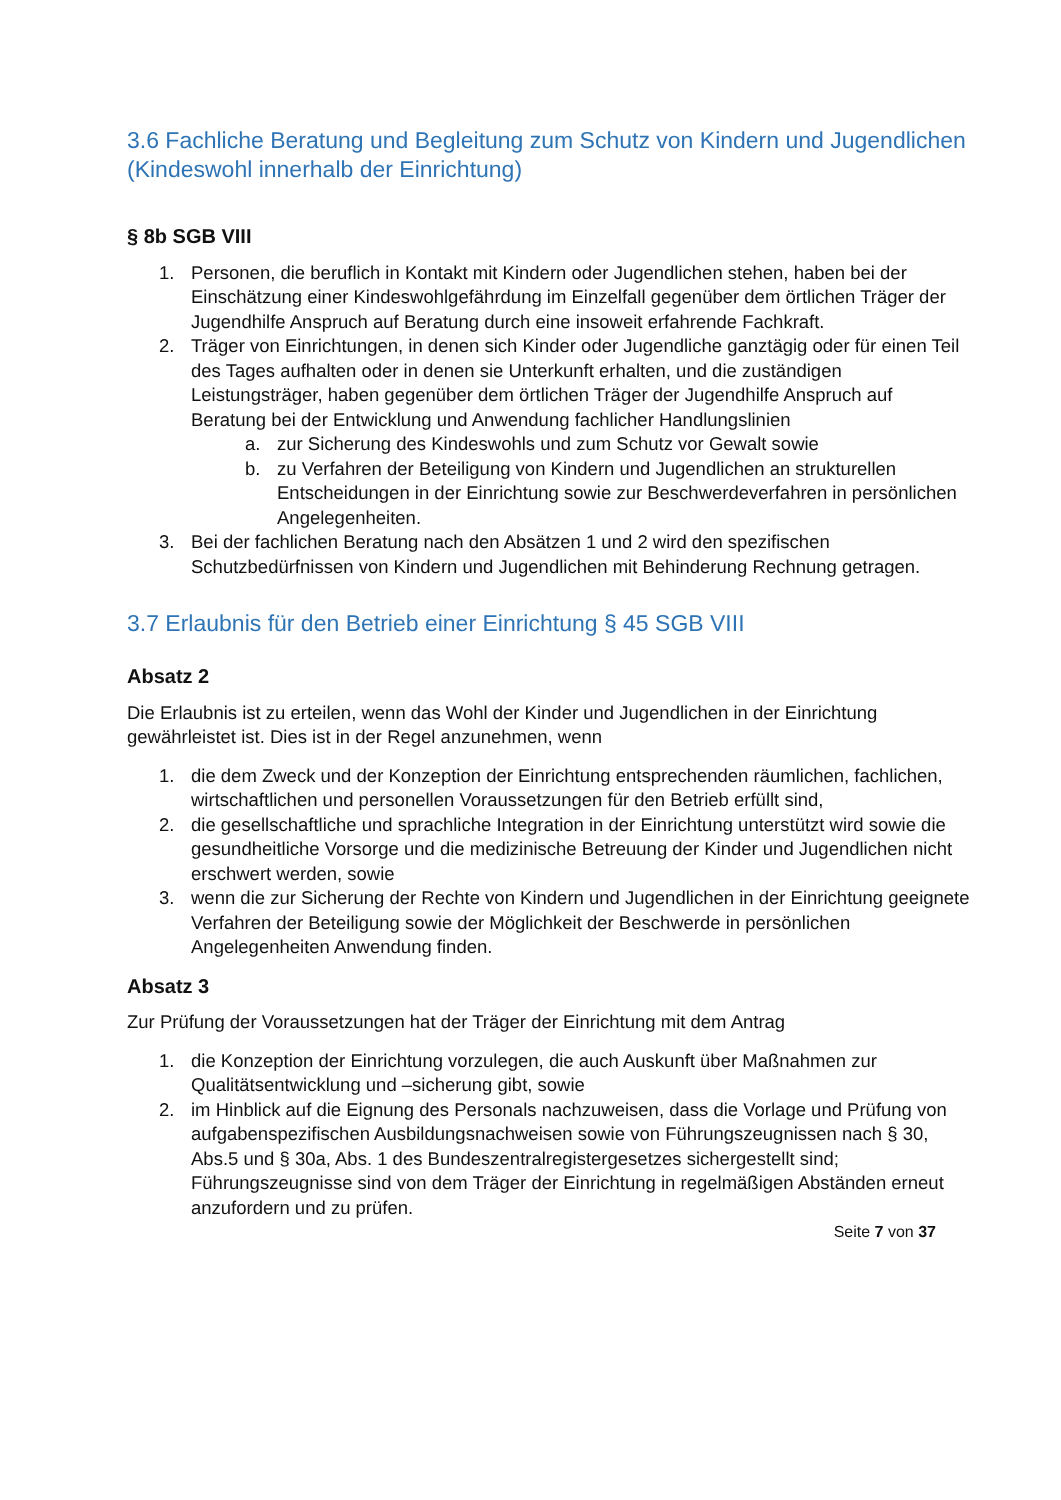3.6 Fachliche Beratung und Begleitung zum Schutz von Kindern und Jugendlichen (Kindeswohl innerhalb der Einrichtung)
§ 8b SGB VIII
1. Personen, die beruflich in Kontakt mit Kindern oder Jugendlichen stehen, haben bei der Einschätzung einer Kindeswohlgefährdung im Einzelfall gegenüber dem örtlichen Träger der Jugendhilfe Anspruch auf Beratung durch eine insoweit erfahrende Fachkraft.
2. Träger von Einrichtungen, in denen sich Kinder oder Jugendliche ganztägig oder für einen Teil des Tages aufhalten oder in denen sie Unterkunft erhalten, und die zuständigen Leistungsträger, haben gegenüber dem örtlichen Träger der Jugendhilfe Anspruch auf Beratung bei der Entwicklung und Anwendung fachlicher Handlungslinien
a. zur Sicherung des Kindeswohls und zum Schutz vor Gewalt sowie
b. zu Verfahren der Beteiligung von Kindern und Jugendlichen an strukturellen Entscheidungen in der Einrichtung sowie zur Beschwerdeverfahren in persönlichen Angelegenheiten.
3. Bei der fachlichen Beratung nach den Absätzen 1 und 2 wird den spezifischen Schutzbedürfnissen von Kindern und Jugendlichen mit Behinderung Rechnung getragen.
3.7 Erlaubnis für den Betrieb einer Einrichtung § 45 SGB VIII
Absatz 2
Die Erlaubnis ist zu erteilen, wenn das Wohl der Kinder und Jugendlichen in der Einrichtung gewährleistet ist. Dies ist in der Regel anzunehmen, wenn
1. die dem Zweck und der Konzeption der Einrichtung entsprechenden räumlichen, fachlichen, wirtschaftlichen und personellen Voraussetzungen für den Betrieb erfüllt sind,
2. die gesellschaftliche und sprachliche Integration in der Einrichtung unterstützt wird sowie die gesundheitliche Vorsorge und die medizinische Betreuung der Kinder und Jugendlichen nicht erschwert werden, sowie
3. wenn die zur Sicherung der Rechte von Kindern und Jugendlichen in der Einrichtung geeignete Verfahren der Beteiligung sowie der Möglichkeit der Beschwerde in persönlichen Angelegenheiten Anwendung finden.
Absatz 3
Zur Prüfung der Voraussetzungen hat der Träger der Einrichtung mit dem Antrag
1. die Konzeption der Einrichtung vorzulegen, die auch Auskunft über Maßnahmen zur Qualitätsentwicklung und –sicherung gibt, sowie
2. im Hinblick auf die Eignung des Personals nachzuweisen, dass die Vorlage und Prüfung von aufgabenspezifischen Ausbildungsnachweisen sowie von Führungszeugnissen nach § 30, Abs.5 und § 30a, Abs. 1 des Bundeszentralregistergesetzes sichergestellt sind; Führungszeugnisse sind von dem Träger der Einrichtung in regelmäßigen Abständen erneut anzufordern und zu prüfen.
Seite 7 von 37